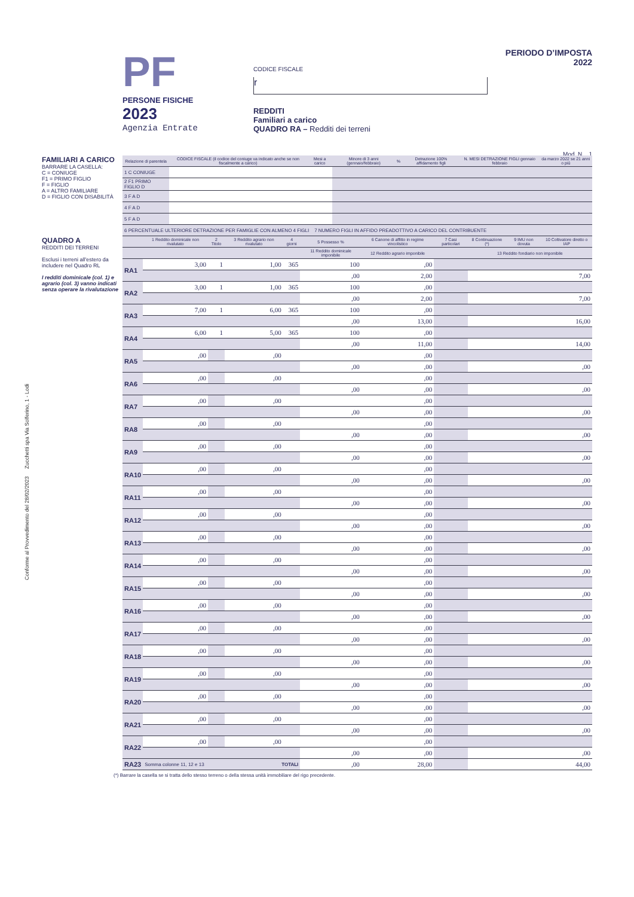Conforme al Provvedimento del 28/02/2023 Zucchetti spa Via Solferino, 1 - Lodi
PF
PERSONE FISICHE
2023
Agenzia Entrate
CODICE FISCALE
r
REDDITI
Familiari a carico
QUADRO RA – Redditi dei terreni
PERIODO D’IMPOSTA 2022
Mod. N. 1
FAMILIARI A CARICO
BARRARE LA CASELLA:
C = CONIUGE
F1 = PRIMO FIGLIO
F = FIGLIO
A = ALTRO FAMILIARE
D = FIGLIO CON DISABILITÀ
| Relazione di parentela | CODICE FISCALE (il codice del coniuge va indicato anche se non fiscalmente a carico) | Mesi a carico | Minore di 3 anni (gennaio/febbraio) | % | Detrazione 100% affidamento figli | N. MESI DETRAZIONE FIGLI gennaio febbraio | da marzo 2022 se 21 anni o più |
| --- | --- | --- | --- | --- | --- | --- | --- |
| 1 C CONIUGE | | | | | | | |
| 2 F1 PRIMO FIGLIO D | | | | | | | |
| 3 F A D | | | | | | | |
| 4 F A D | | | | | | | |
| 5 F A D | | | | | | | |
| 6 PERCENTUALE ULTERIORE DETRAZIONE PER FAMIGLIE CON ALMENO 4 FIGLI 7 NUMERO FIGLI IN AFFIDO PREADOTTIVO A CARICO DEL CONTRIBUENTE | | | | | | | |
QUADRO A
REDDITI DEI TERRENI
Esclusi i terreni all'estero da includere nel Quadro RL
I redditi dominicale (col. 1) e agrario (col. 3) vanno indicati senza operare la rivalutazione
| | 1 Reddito dominicale non rivalutato | 2 Titolo | 3 Reddito agrario non rivalutato | 4 giorni | 5 Possesso % | 6 Canone di affitto in regime vincolistico | 7 Casi particolari | 8 Continuazione (*) | 9 IMU non dovuta | 10 Coltivatore diretto o IAP |
| --- | --- | --- | --- | --- | --- | --- | --- | --- | --- | --- |
| | | | | | 11 Reddito dominicale imponibile | 12 Reddito agrario imponibile | | 13 Reddito fondiario non imponibile | | |
| RA1 | 3,00 | 1 | 1,00 | 365 | 100 | ,00 | | | | |
| | | | | | ,00 | 2,00 | | 7,00 | | |
| RA2 | 3,00 | 1 | 1,00 | 365 | 100 | ,00 | | | | |
| | | | | | ,00 | 2,00 | | 7,00 | | |
| RA3 | 7,00 | 1 | 6,00 | 365 | 100 | ,00 | | | | |
| | | | | | ,00 | 13,00 | | 16,00 | | |
| RA4 | 6,00 | 1 | 5,00 | 365 | 100 | ,00 | | | | |
| | | | | | ,00 | 11,00 | | 14,00 | | |
| RA5 | ,00 | | ,00 | | | ,00 | | | | |
| | | | | | ,00 | ,00 | | ,00 | | |
| RA6 | ,00 | | ,00 | | | ,00 | | | | |
| | | | | | ,00 | ,00 | | ,00 | | |
| RA7 | ,00 | | ,00 | | | ,00 | | | | |
| | | | | | ,00 | ,00 | | ,00 | | |
| RA8 | ,00 | | ,00 | | | ,00 | | | | |
| | | | | | ,00 | ,00 | | ,00 | | |
| RA9 | ,00 | | ,00 | | | ,00 | | | | |
| | | | | | ,00 | ,00 | | ,00 | | |
| RA10 | ,00 | | ,00 | | | ,00 | | | | |
| | | | | | ,00 | ,00 | | ,00 | | |
| RA11 | ,00 | | ,00 | | | ,00 | | | | |
| | | | | | ,00 | ,00 | | ,00 | | |
| RA12 | ,00 | | ,00 | | | ,00 | | | | |
| | | | | | ,00 | ,00 | | ,00 | | |
| RA13 | ,00 | | ,00 | | | ,00 | | | | |
| | | | | | ,00 | ,00 | | ,00 | | |
| RA14 | ,00 | | ,00 | | | ,00 | | | | |
| | | | | | ,00 | ,00 | | ,00 | | |
| RA15 | ,00 | | ,00 | | | ,00 | | | | |
| | | | | | ,00 | ,00 | | ,00 | | |
| RA16 | ,00 | | ,00 | | | ,00 | | | | |
| | | | | | ,00 | ,00 | | ,00 | | |
| RA17 | ,00 | | ,00 | | | ,00 | | | | |
| | | | | | ,00 | ,00 | | ,00 | | |
| RA18 | ,00 | | ,00 | | | ,00 | | | | |
| | | | | | ,00 | ,00 | | ,00 | | |
| RA19 | ,00 | | ,00 | | | ,00 | | | | |
| | | | | | ,00 | ,00 | | ,00 | | |
| RA20 | ,00 | | ,00 | | | ,00 | | | | |
| | | | | | ,00 | ,00 | | ,00 | | |
| RA21 | ,00 | | ,00 | | | ,00 | | | | |
| | | | | | ,00 | ,00 | | ,00 | | |
| RA22 | ,00 | | ,00 | | | ,00 | | | | |
| | | | | | ,00 | ,00 | | ,00 | | |
| RA23 | Somma colonne 11, 12 e 13 | | TOTALI | | ,00 | 28,00 | | 44,00 | | |
(*) Barrare la casella se si tratta dello stesso terreno o della stessa unità immobiliare del rigo precedente.